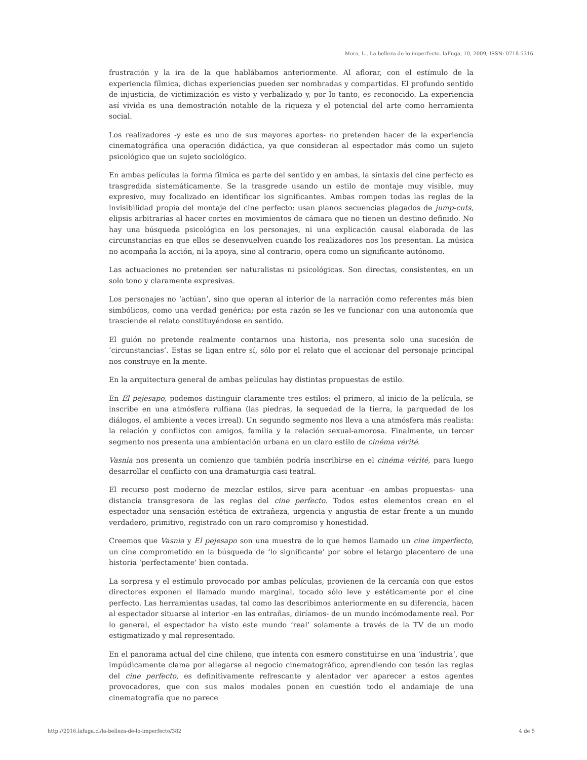Mora, L.. La belleza de lo imperfecto. laFuga, 10, 2009, ISSN: 0718-5316.
frustración y la ira de la que hablábamos anteriormente. Al aflorar, con el estímulo de la experiencia fílmica, dichas experiencias pueden ser nombradas y compartidas. El profundo sentido de injusticia, de victimización es visto y verbalizado y, por lo tanto, es reconocido. La experiencia así vivida es una demostración notable de la riqueza y el potencial del arte como herramienta social.
Los realizadores -y este es uno de sus mayores aportes- no pretenden hacer de la experiencia cinematográfica una operación didáctica, ya que consideran al espectador más como un sujeto psicológico que un sujeto sociológico.
En ambas películas la forma fílmica es parte del sentido y en ambas, la sintaxis del cine perfecto es trasgredida sistemáticamente. Se la trasgrede usando un estilo de montaje muy visible, muy expresivo, muy focalizado en identificar los significantes. Ambas rompen todas las reglas de la invisibilidad propia del montaje del cine perfecto: usan planos secuencias plagados de jump-cuts, elipsis arbitrarias al hacer cortes en movimientos de cámara que no tienen un destino definido. No hay una búsqueda psicológica en los personajes, ni una explicación causal elaborada de las circunstancias en que ellos se desenvuelven cuando los realizadores nos los presentan. La música no acompaña la acción, ni la apoya, sino al contrario, opera como un significante autónomo.
Las actuaciones no pretenden ser naturalistas ni psicológicas. Son directas, consistentes, en un solo tono y claramente expresivas.
Los personajes no ‘actúan’, sino que operan al interior de la narración como referentes más bien simbólicos, como una verdad genérica; por esta razón se les ve funcionar con una autonomía que trasciende el relato constituyéndose en sentido.
El guión no pretende realmente contarnos una historia, nos presenta solo una sucesión de ‘circunstancias’. Estas se ligan entre sí, sólo por el relato que el accionar del personaje principal nos construye en la mente.
En la arquitectura general de ambas películas hay distintas propuestas de estilo.
En El pejesapo, podemos distinguir claramente tres estilos: el primero, al inicio de la película, se inscribe en una atmósfera rulfiana (las piedras, la sequedad de la tierra, la parquedad de los diálogos, el ambiente a veces irreal). Un segundo segmento nos lleva a una atmósfera más realista: la relación y conflictos con amigos, familia y la relación sexual-amorosa. Finalmente, un tercer segmento nos presenta una ambientación urbana en un claro estilo de cinéma vérité.
Vasnia nos presenta un comienzo que también podría inscribirse en el cinéma vérité, para luego desarrollar el conflicto con una dramaturgia casi teatral.
El recurso post moderno de mezclar estilos, sirve para acentuar -en ambas propuestas- una distancia transgresora de las reglas del cine perfecto. Todos estos elementos crean en el espectador una sensación estética de extrañeza, urgencia y angustia de estar frente a un mundo verdadero, primitivo, registrado con un raro compromiso y honestidad.
Creemos que Vasnia y El pejesapo son una muestra de lo que hemos llamado un cine imperfecto, un cine comprometido en la búsqueda de ‘lo significante’ por sobre el letargo placentero de una historia ‘perfectamente’ bien contada.
La sorpresa y el estímulo provocado por ambas películas, provienen de la cercanía con que estos directores exponen el llamado mundo marginal, tocado sólo leve y estéticamente por el cine perfecto. Las herramientas usadas, tal como las describimos anteriormente en su diferencia, hacen al espectador situarse al interior -en las entrañas, diríamos- de un mundo incómodamente real. Por lo general, el espectador ha visto este mundo ‘real’ solamente a través de la TV de un modo estigmatizado y mal representado.
En el panorama actual del cine chileno, que intenta con esmero constituirse en una ‘industria’, que impúdicamente clama por allegarse al negocio cinematográfico, aprendiendo con tesón las reglas del cine perfecto, es definitivamente refrescante y alentador ver aparecer a estos agentes provocadores, que con sus malos modales ponen en cuestión todo el andamiaje de una cinematografía que no parece
http://2016.lafuga.cl/la-belleza-de-lo-imperfecto/382 4 de 5